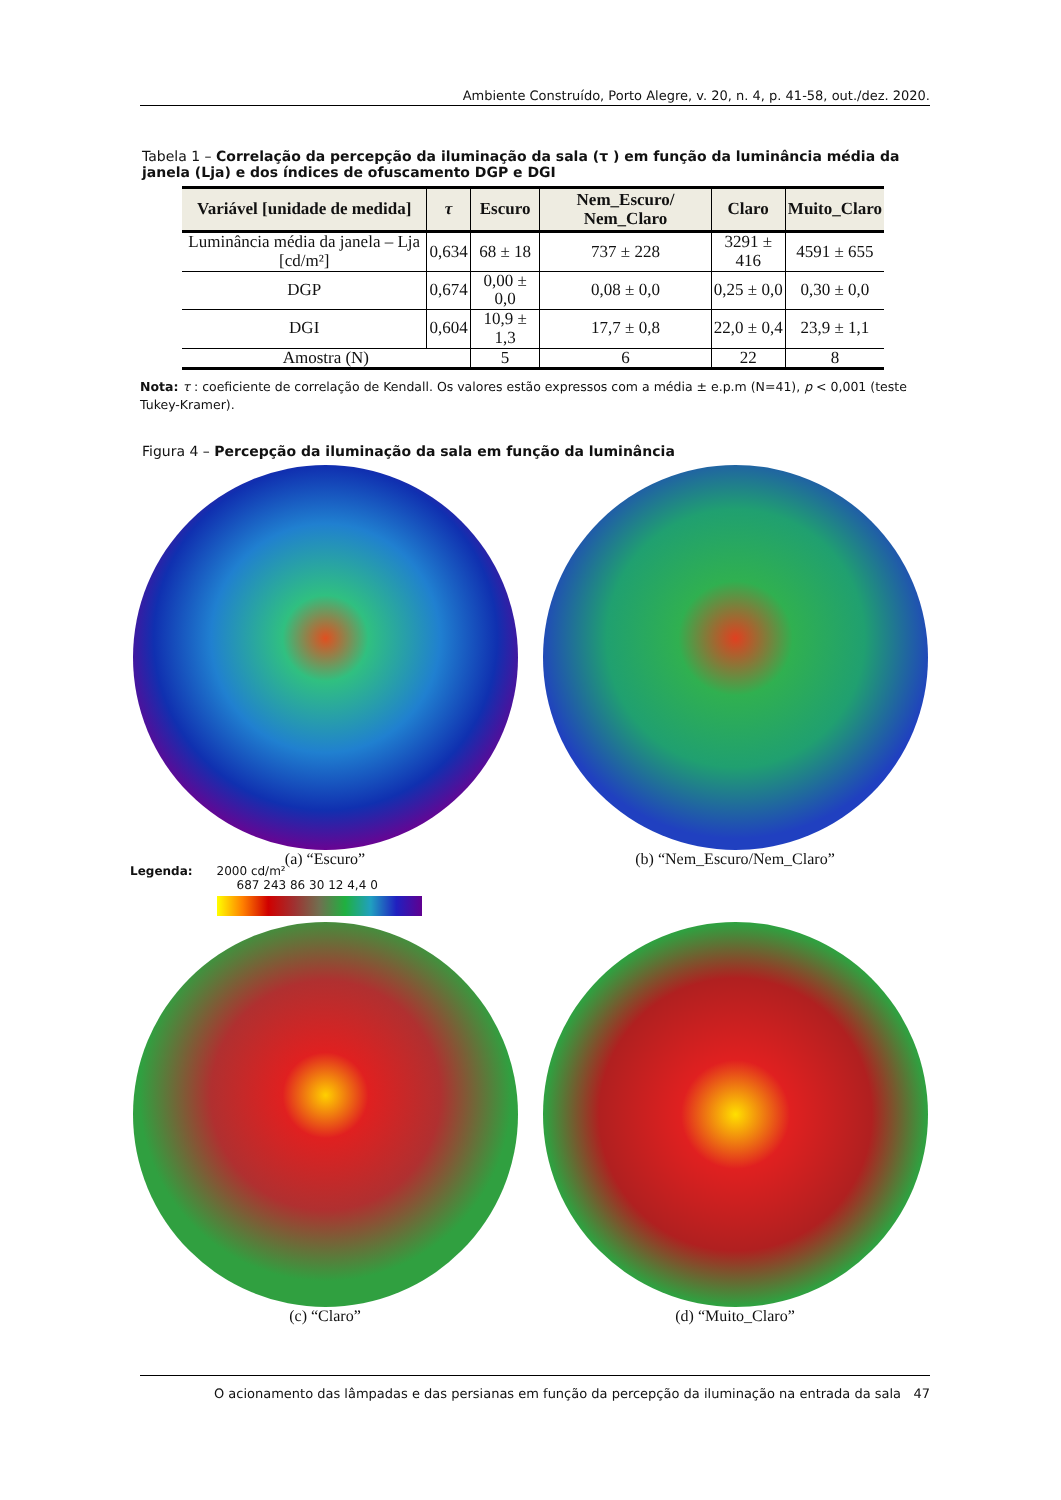Ambiente Construído, Porto Alegre, v. 20, n. 4, p. 41-58, out./dez. 2020.
Tabela 1 – Correlação da percepção da iluminação da sala (τ ) em função da luminância média da janela (Lja) e dos índices de ofuscamento DGP e DGI
| Variável [unidade de medida] | τ | Escuro | Nem_Escuro/ Nem_Claro | Claro | Muito_Claro |
| --- | --- | --- | --- | --- | --- |
| Luminância média da janela – Lja [cd/m²] | 0,634 | 68 ± 18 | 737 ± 228 | 3291 ± 416 | 4591 ± 655 |
| DGP | 0,674 | 0,00 ± 0,0 | 0,08 ± 0,0 | 0,25 ± 0,0 | 0,30 ± 0,0 |
| DGI | 0,604 | 10,9 ± 1,3 | 17,7 ± 0,8 | 22,0 ± 0,4 | 23,9 ± 1,1 |
| Amostra (N) | | 5 | 6 | 22 | 8 |
Nota: τ : coeficiente de correlação de Kendall. Os valores estão expressos com a média ± e.p.m (N=41), p < 0,001 (teste Tukey-Kramer).
Figura 4 – Percepção da iluminação da sala em função da luminância
(a) “Escuro” (b) “Nem_Escuro/Nem_Claro”
Legenda: 2000 cd/m²
687 243 86 30 12 4,4 0
(c) “Claro” (d) “Muito_Claro”
O acionamento das lâmpadas e das persianas em função da percepção da iluminação na entrada da sala 47